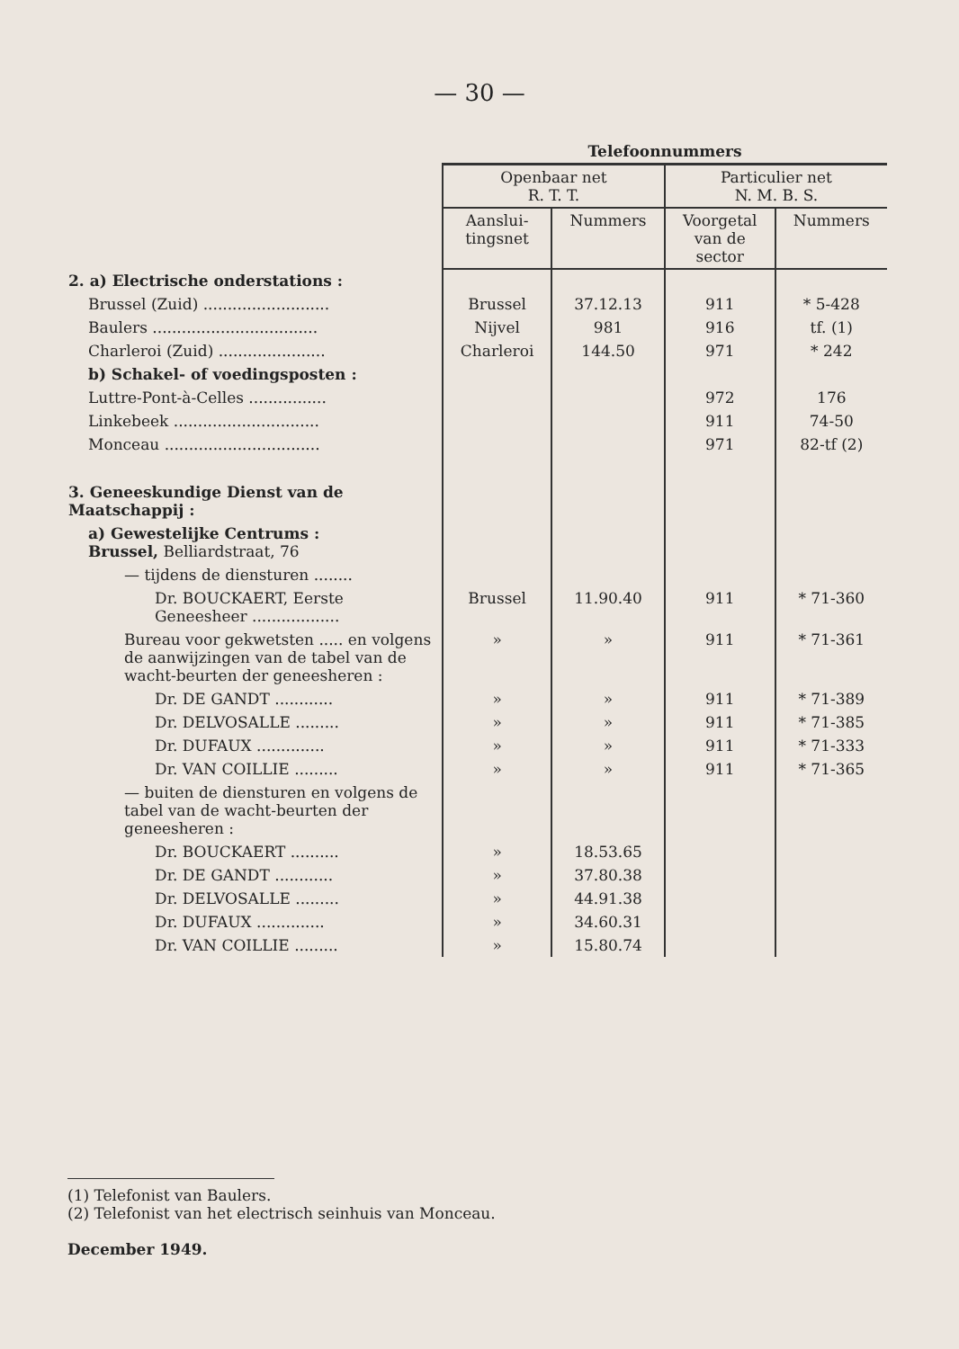— 30 —
| | Telefoonnummers | | | |
| --- | --- | --- | --- | --- |
| | Openbaar net R. T. T. | | Particulier net N. M. B. S. | |
| | Aanslui- tingsnet | Nummers | Voorgetal van de sector | Nummers |
| 2. a) Electrische onderstations : | | | | |
| Brussel (Zuid) .......................... | Brussel | 37.12.13 | 911 | * 5-428 |
| Baulers .................................. | Nijvel | 981 | 916 | tf. (1) |
| Charleroi (Zuid) ...................... | Charleroi | 144.50 | 971 | * 242 |
| b) Schakel- of voedingsposten : | | | | |
| Luttre-Pont-à-Celles ................ | | | 972 | 176 |
| Linkebeek .............................. | | | 911 | 74-50 |
| Monceau ................................ | | | 971 | 82-tf (2) |
| 3. Geneeskundige Dienst van de Maatschappij : | | | | |
| a) Gewestelijke Centrums : Brussel, Belliardstraat, 76 | | | | |
| — tijdens de diensturen ........ | | | | |
| Dr. BOUCKAERT, Eerste Geneesheer .................. | Brussel | 11.90.40 | 911 | * 71-360 |
| Bureau voor gekwetsten ..... en volgens de aanwijzingen van de tabel van de wacht-beurten der geneesheren : | » | » | 911 | * 71-361 |
| Dr. DE GANDT ............ | » | » | 911 | * 71-389 |
| Dr. DELVOSALLE ......... | » | » | 911 | * 71-385 |
| Dr. DUFAUX .............. | » | » | 911 | * 71-333 |
| Dr. VAN COILLIE ......... | » | » | 911 | * 71-365 |
| — buiten de diensturen en volgens de tabel van de wacht-beurten der geneesheren : | | | | |
| Dr. BOUCKAERT .......... | » | 18.53.65 | | |
| Dr. DE GANDT ............ | » | 37.80.38 | | |
| Dr. DELVOSALLE ......... | » | 44.91.38 | | |
| Dr. DUFAUX .............. | » | 34.60.31 | | |
| Dr. VAN COILLIE ......... | » | 15.80.74 | | |
(1) Telefonist van Baulers.
(2) Telefonist van het electrisch seinhuis van Monceau.
December 1949.